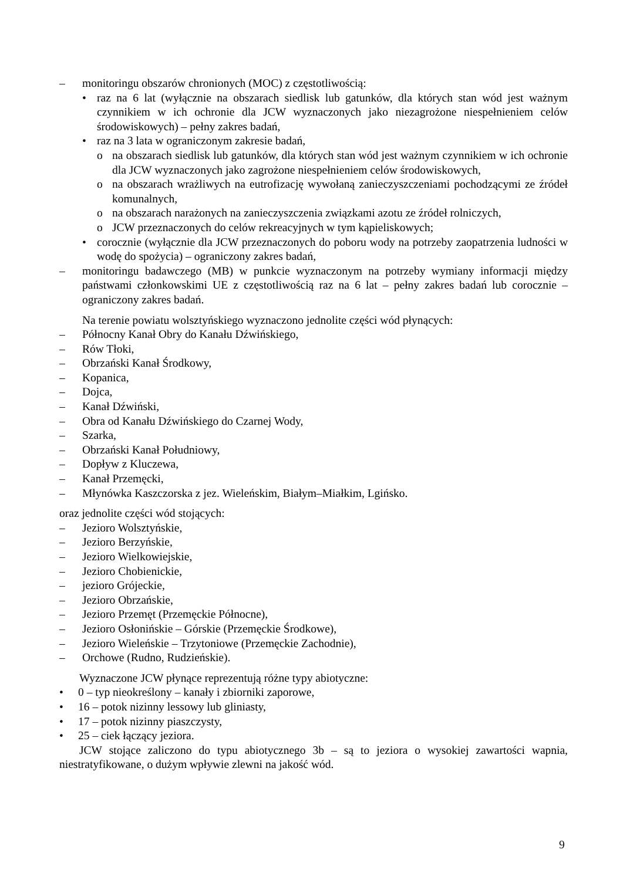– monitoringu obszarów chronionych (MOC) z częstotliwością:
• raz na 6 lat (wyłącznie na obszarach siedlisk lub gatunków, dla których stan wód jest ważnym czynnikiem w ich ochronie dla JCW wyznaczonych jako niezagrożone niespełnieniem celów środowiskowych) – pełny zakres badań,
• raz na 3 lata w ograniczonym zakresie badań,
o na obszarach siedlisk lub gatunków, dla których stan wód jest ważnym czynnikiem w ich ochronie dla JCW wyznaczonych jako zagrożone niespełnieniem celów środowiskowych,
o na obszarach wrażliwych na eutrofizację wywołaną zanieczyszczeniami pochodzącymi ze źródeł komunalnych,
o na obszarach narażonych na zanieczyszczenia związkami azotu ze źródeł rolniczych,
o JCW przeznaczonych do celów rekreacyjnych w tym kąpieliskowych;
• corocznie (wyłącznie dla JCW przeznaczonych do poboru wody na potrzeby zaopatrzenia ludności w wodę do spożycia) – ograniczony zakres badań,
– monitoringu badawczego (MB) w punkcie wyznaczonym na potrzeby wymiany informacji między państwami członkowskimi UE z częstotliwością raz na 6 lat – pełny zakres badań lub corocznie – ograniczony zakres badań.
Na terenie powiatu wolsztyńskiego wyznaczono jednolite części wód płynących:
– Północny Kanał Obry do Kanału Dźwińskiego,
– Rów Tłoki,
– Obrzański Kanał Środkowy,
– Kopanica,
– Dojca,
– Kanał Dźwiński,
– Obra od Kanału Dźwińskiego do Czarnej Wody,
– Szarka,
– Obrzański Kanał Południowy,
– Dopływ z Kluczewa,
– Kanał Przemęcki,
– Młynówka Kaszczorska z jez. Wieleńskim, Białym–Miałkim, Lgińsko.
oraz jednolite części wód stojących:
– Jezioro Wolsztyńskie,
– Jezioro Berzyńskie,
– Jezioro Wielkowiejskie,
– Jezioro Chobienickie,
– jezioro Grójeckie,
– Jezioro Obrzańskie,
– Jezioro Przemęt (Przemęckie Północne),
– Jezioro Osłonińskie – Górskie (Przemęckie Środkowe),
– Jezioro Wieleńskie – Trzytoniowe (Przemęckie Zachodnie),
– Orchowe (Rudno, Rudzieńskie).
Wyznaczone JCW płynące reprezentują różne typy abiotyczne:
• 0 – typ nieokreślony – kanały i zbiorniki zaporowe,
• 16 – potok nizinny lessowy lub gliniasty,
• 17 – potok nizinny piaszczysty,
• 25 – ciek łączący jeziora.
JCW stojące zaliczono do typu abiotycznego 3b – są to jeziora o wysokiej zawartości wapnia, niestratyfikowane, o dużym wpływie zlewni na jakość wód.
9